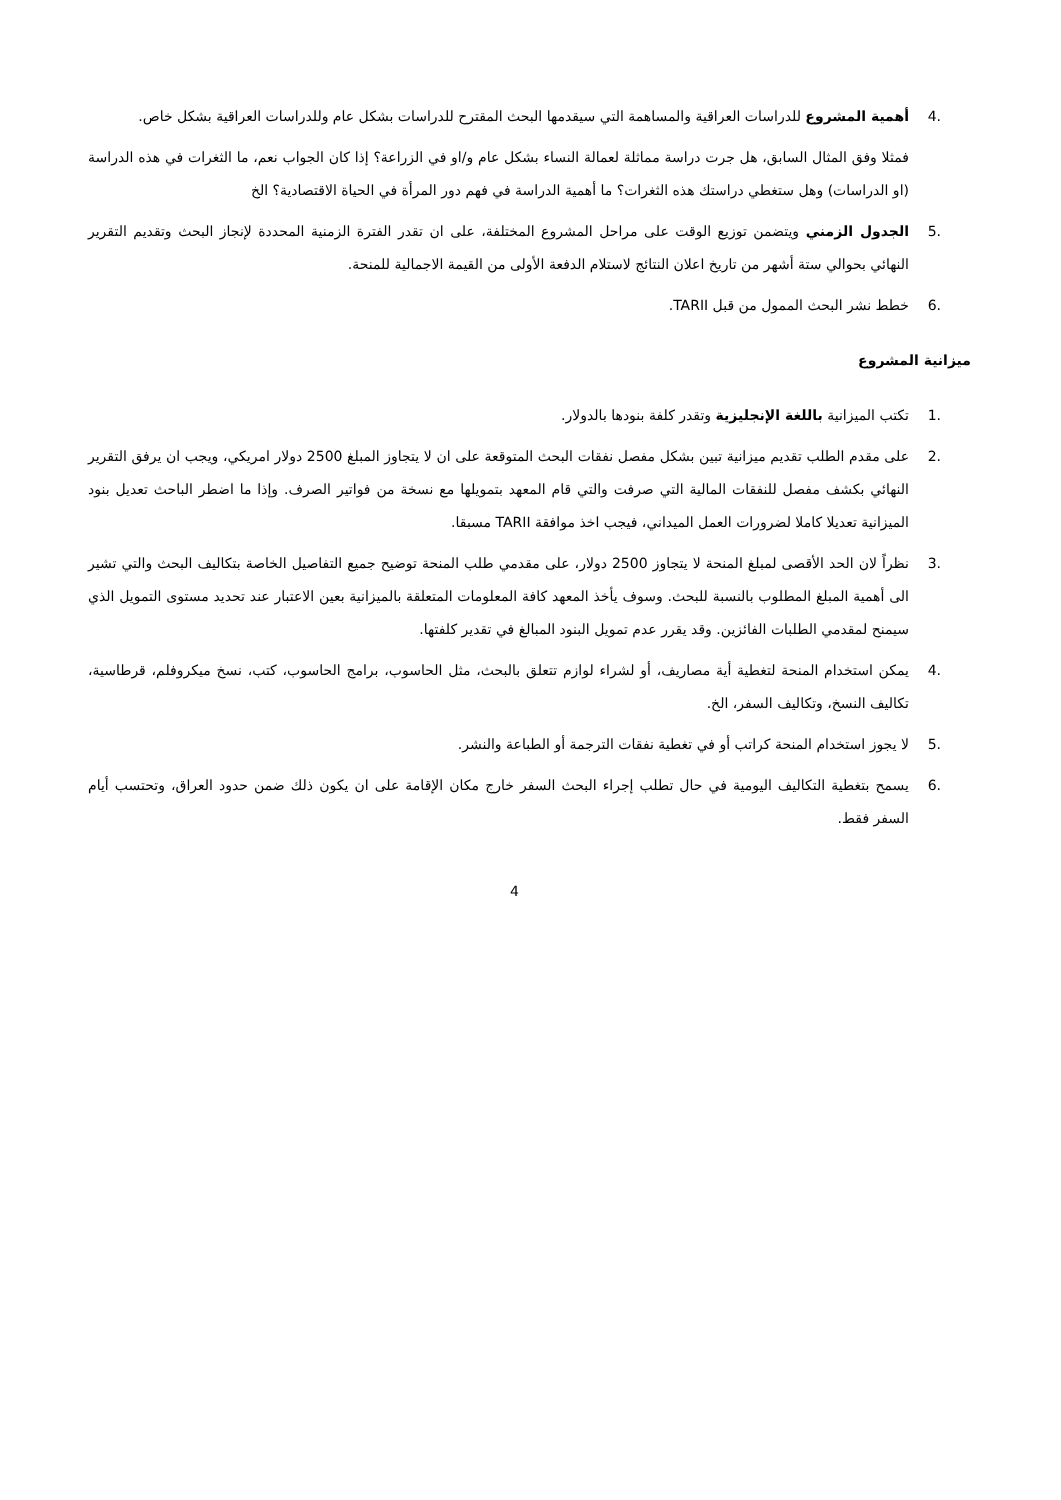.4 أهمية المشروع للدراسات العراقية والمساهمة التي سيقدمها البحث المقترح للدراسات بشكل عام وللدراسات العراقية بشكل خاص.
فمثلا وفق المثال السابق، هل جرت دراسة مماثلة لعمالة النساء بشكل عام و/او في الزراعة؟ إذا كان الجواب نعم، ما الثغرات في هذه الدراسة (او الدراسات) وهل ستغطي دراستك هذه الثغرات؟ ما أهمية الدراسة في فهم دور المرأة في الحياة الاقتصادية؟ الخ
.5 الجدول الزمني ويتضمن توزيع الوقت على مراحل المشروع المختلفة، على ان تقدر الفترة الزمنية المحددة لإنجاز البحث وتقديم التقرير النهائي بحوالي ستة أشهر من تاريخ اعلان النتائج لاستلام الدفعة الأولى من القيمة الاجمالية للمنحة.
.6 خطط نشر البحث الممول من قبل TARII.
ميزانية المشروع
.1 تكتب الميزانية باللغة الإنجليزية وتقدر كلفة بنودها بالدولار.
.2 على مقدم الطلب تقديم ميزانية تبين بشكل مفصل نفقات البحث المتوقعة على ان لا يتجاوز المبلغ 2500 دولار امريكي، ويجب ان يرفق التقرير النهائي بكشف مفصل للنفقات المالية التي صرفت والتي قام المعهد بتمويلها مع نسخة من فواتير الصرف. وإذا ما اضطر الباحث تعديل بنود الميزانية تعديلا كاملا لضرورات العمل الميداني، فيجب اخذ موافقة TARII مسبقا.
.3 نظراً لان الحد الأقصى لمبلغ المنحة لا يتجاوز 2500 دولار، على مقدمي طلب المنحة توضيح جميع التفاصيل الخاصة بتكاليف البحث والتي تشير الى أهمية المبلغ المطلوب بالنسبة للبحث. وسوف يأخذ المعهد كافة المعلومات المتعلقة بالميزانية بعين الاعتبار عند تحديد مستوى التمويل الذي سيمنح لمقدمي الطلبات الفائزين. وقد يقرر عدم تمويل البنود المبالغ في تقدير كلفتها.
.4 يمكن استخدام المنحة لتغطية أية مصاريف، أو لشراء لوازم تتعلق بالبحث، مثل الحاسوب، برامج الحاسوب، كتب، نسخ ميكروفلم، قرطاسية، تكاليف النسخ، وتكاليف السفر، الخ.
.5 لا يجوز استخدام المنحة كراتب أو في تغطية نفقات الترجمة أو الطباعة والنشر.
.6 يسمح بتغطية التكاليف اليومية في حال تطلب إجراء البحث السفر خارج مكان الإقامة على ان يكون ذلك ضمن حدود العراق، وتحتسب أيام السفر فقط.
4